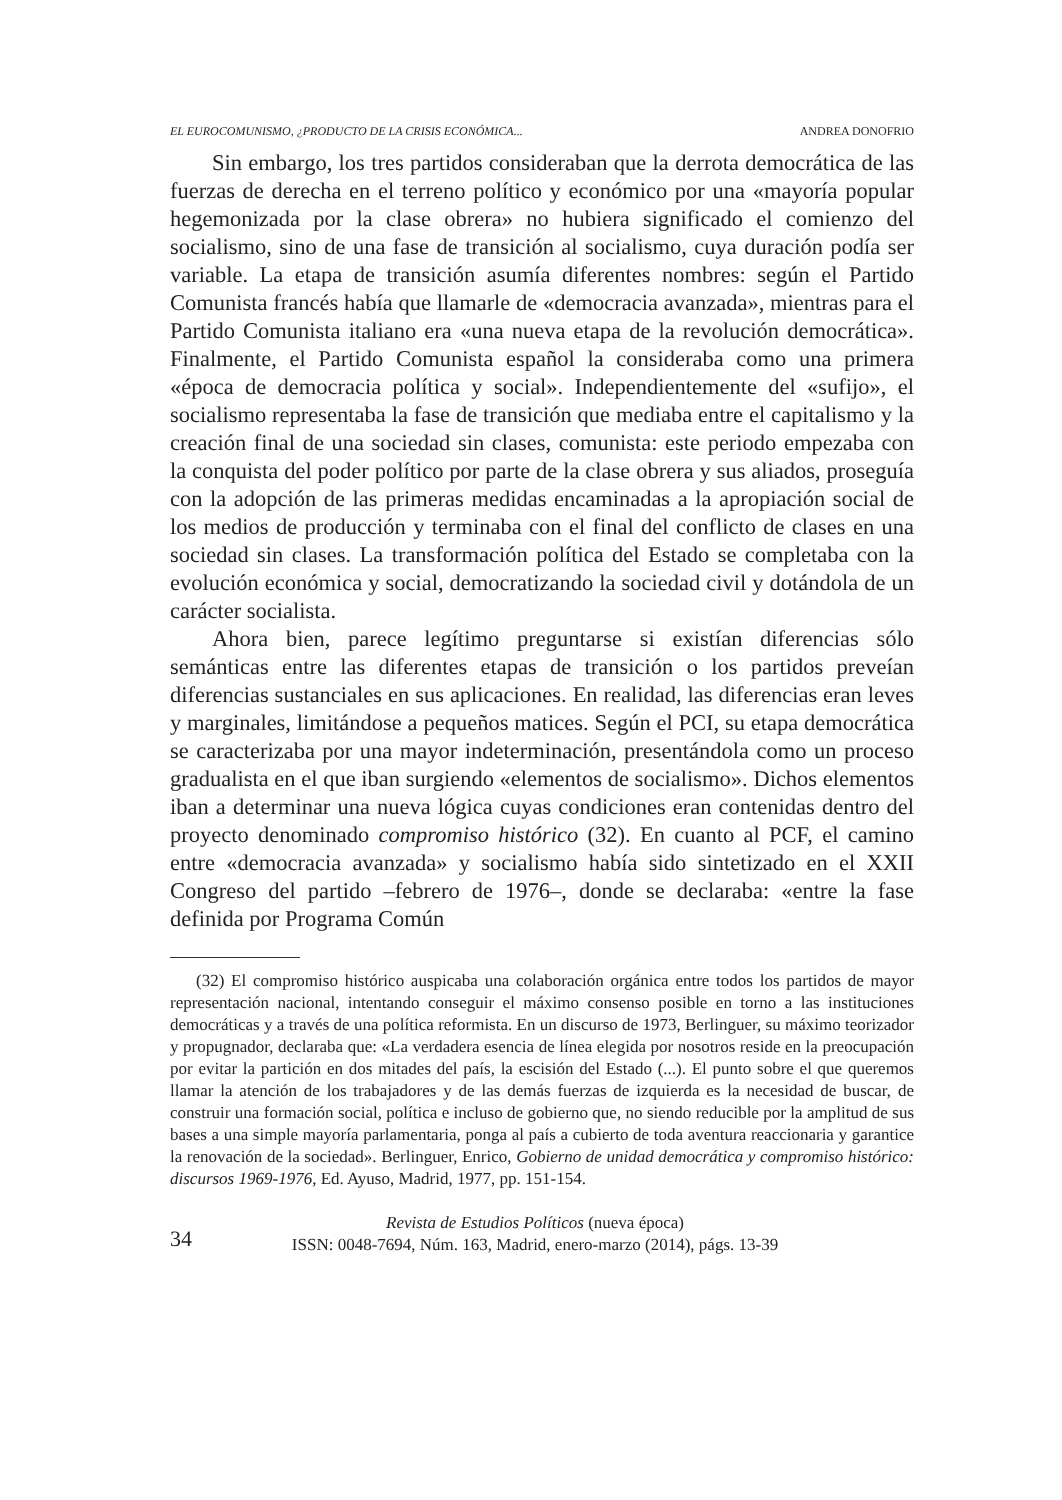EL EUROCOMUNISMO, ¿PRODUCTO DE LA CRISIS ECONÓMICA... ANDREA DONOFRIO
Sin embargo, los tres partidos consideraban que la derrota democrática de las fuerzas de derecha en el terreno político y económico por una «mayoría popular hegemonizada por la clase obrera» no hubiera significado el comienzo del socialismo, sino de una fase de transición al socialismo, cuya duración podía ser variable. La etapa de transición asumía diferentes nombres: según el Partido Comunista francés había que llamarle de «democracia avanzada», mientras para el Partido Comunista italiano era «una nueva etapa de la revolución democrática». Finalmente, el Partido Comunista español la consideraba como una primera «época de democracia política y social». Independientemente del «sufijo», el socialismo representaba la fase de transición que mediaba entre el capitalismo y la creación final de una sociedad sin clases, comunista: este periodo empezaba con la conquista del poder político por parte de la clase obrera y sus aliados, proseguía con la adopción de las primeras medidas encaminadas a la apropiación social de los medios de producción y terminaba con el final del conflicto de clases en una sociedad sin clases. La transformación política del Estado se completaba con la evolución económica y social, democratizando la sociedad civil y dotándola de un carácter socialista.
Ahora bien, parece legítimo preguntarse si existían diferencias sólo semánticas entre las diferentes etapas de transición o los partidos preveían diferencias sustanciales en sus aplicaciones. En realidad, las diferencias eran leves y marginales, limitándose a pequeños matices. Según el PCI, su etapa democrática se caracterizaba por una mayor indeterminación, presentándola como un proceso gradualista en el que iban surgiendo «elementos de socialismo». Dichos elementos iban a determinar una nueva lógica cuyas condiciones eran contenidas dentro del proyecto denominado compromiso histórico (32). En cuanto al PCF, el camino entre «democracia avanzada» y socialismo había sido sintetizado en el XXII Congreso del partido –febrero de 1976–, donde se declaraba: «entre la fase definida por Programa Común
(32) El compromiso histórico auspicaba una colaboración orgánica entre todos los partidos de mayor representación nacional, intentando conseguir el máximo consenso posible en torno a las instituciones democráticas y a través de una política reformista. En un discurso de 1973, Berlinguer, su máximo teorizador y propugnador, declaraba que: «La verdadera esencia de línea elegida por nosotros reside en la preocupación por evitar la partición en dos mitades del país, la escisión del Estado (...). El punto sobre el que queremos llamar la atención de los trabajadores y de las demás fuerzas de izquierda es la necesidad de buscar, de construir una formación social, política e incluso de gobierno que, no siendo reducible por la amplitud de sus bases a una simple mayoría parlamentaria, ponga al país a cubierto de toda aventura reaccionaria y garantice la renovación de la sociedad». Berlinguer, Enrico, Gobierno de unidad democrática y compromiso histórico: discursos 1969-1976, Ed. Ayuso, Madrid, 1977, pp. 151-154.
34
Revista de Estudios Políticos (nueva época)
ISSN: 0048-7694, Núm. 163, Madrid, enero-marzo (2014), págs. 13-39